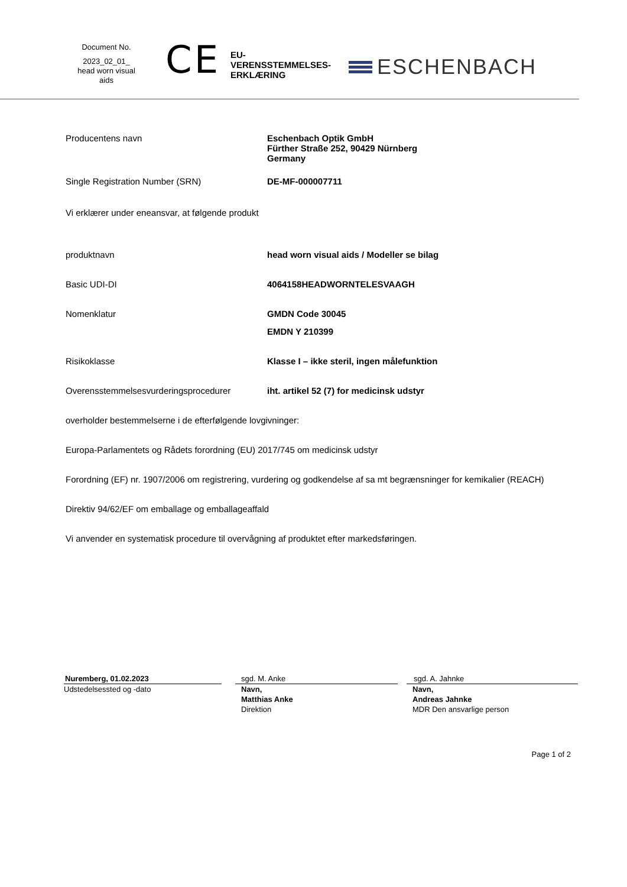Document No.
2023_02_01_
head worn visual
aids
CE
EU-
VERENSSTEMMELSES-
ERKLÆRING
ESCHENBACH
Producentens navn Eschenbach Optik GmbH
Fürther Straße 252, 90429 Nürnberg
Germany
Single Registration Number (SRN) DE-MF-000007711
Vi erklærer under eneansvar, at følgende produkt
produktnavn head worn visual aids / Modeller se bilag
Basic UDI-DI 4064158HEADWORNTELESVAAGH
Nomenklatur GMDN Code 30045
EMDN Y 210399
Risikoklasse Klasse I – ikke steril, ingen målefunktion
Overensstemmelsesvurderingsprocedurer iht. artikel 52 (7) for medicinsk udstyr
overholder bestemmelserne i de efterfølgende lovgivninger:
Europa-Parlamentets og Rådets forordning (EU) 2017/745 om medicinsk udstyr
Forordning (EF) nr. 1907/2006 om registrering, vurdering og godkendelse af sa mt begrænsninger for kemikalier (REACH)
Direktiv 94/62/EF om emballage og emballageaffald
Vi anvender en systematisk procedure til overvågning af produktet efter markedsføringen.
Nuremberg, 01.02.2023
Udstedelsessted og -dato
sgd. M. Anke
Navn,
Matthias Anke
Direktion
sgd. A. Jahnke
Navn,
Andreas Jahnke
MDR Den ansvarlige person
Page 1 of 2